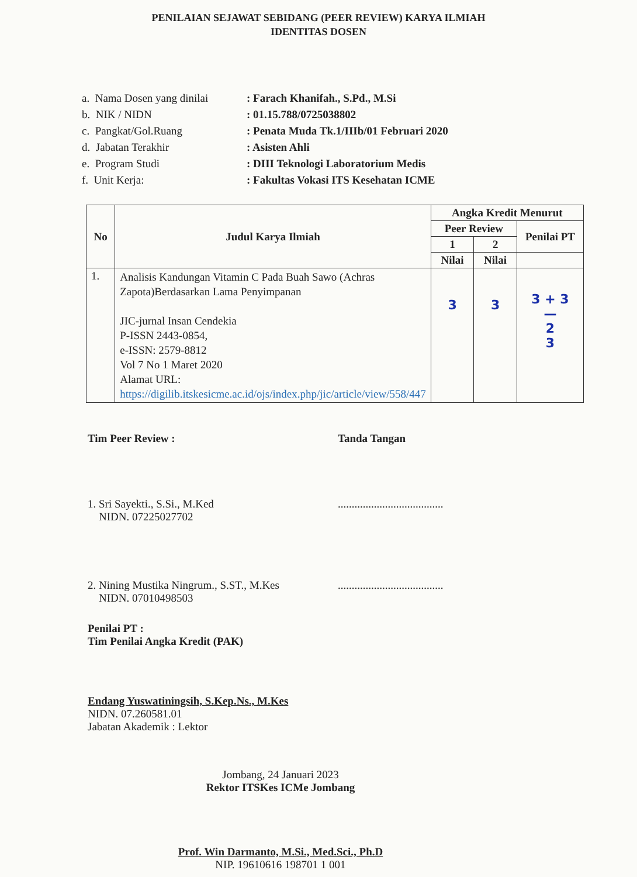PENILAIAN SEJAWAT SEBIDANG (PEER REVIEW) KARYA ILMIAH
IDENTITAS DOSEN
| a. Nama Dosen yang dinilai | : Farach Khanifah., S.Pd., M.Si |
| b. NIK / NIDN | : 01.15.788/0725038802 |
| c. Pangkat/Gol.Ruang | : Penata Muda Tk.1/IIIb/01 Februari 2020 |
| d. Jabatan Terakhir | : Asisten Ahli |
| e. Program Studi | : DIII Teknologi Laboratorium Medis |
| f. Unit Kerja: | : Fakultas Vokasi ITS Kesehatan ICME |
| No | Judul Karya Ilmiah | Angka Kredit Menurut | | |
| --- | --- | --- | --- | --- |
| | | Peer Review | | Penilai PT |
| | | 1 | 2 | |
| | | Nilai | Nilai | |
| 1. | Analisis Kandungan Vitamin C Pada Buah Sawo (Achras Zapota)Berdasarkan Lama Penyimpanan JIC-jurnal Insan Cendekia P-ISSN 2443-0854, e-ISSN: 2579-8812 Vol 7 No 1 Maret 2020 Alamat URL: https://digilib.itskesicme.ac.id/ojs/index.php/jic/article/view/558/447 | 3 | 3 | 3 + 3 — 2 3 |
Tim Peer Review : Tanda Tangan
1. Sri Sayekti., S.Si., M.Ked
NIDN. 07225027702
......................................
2. Nining Mustika Ningrum., S.ST., M.Kes
NIDN. 07010498503
......................................
Penilai PT :
Tim Penilai Angka Kredit (PAK)
Endang Yuswatiningsih, S.Kep.Ns., M.Kes
NIDN. 07.260581.01
Jabatan Akademik : Lektor
Jombang, 24 Januari 2023
Rektor ITSKes ICMe Jombang
Prof. Win Darmanto, M.Si., Med.Sci., Ph.D
NIP. 19610616 198701 1 001